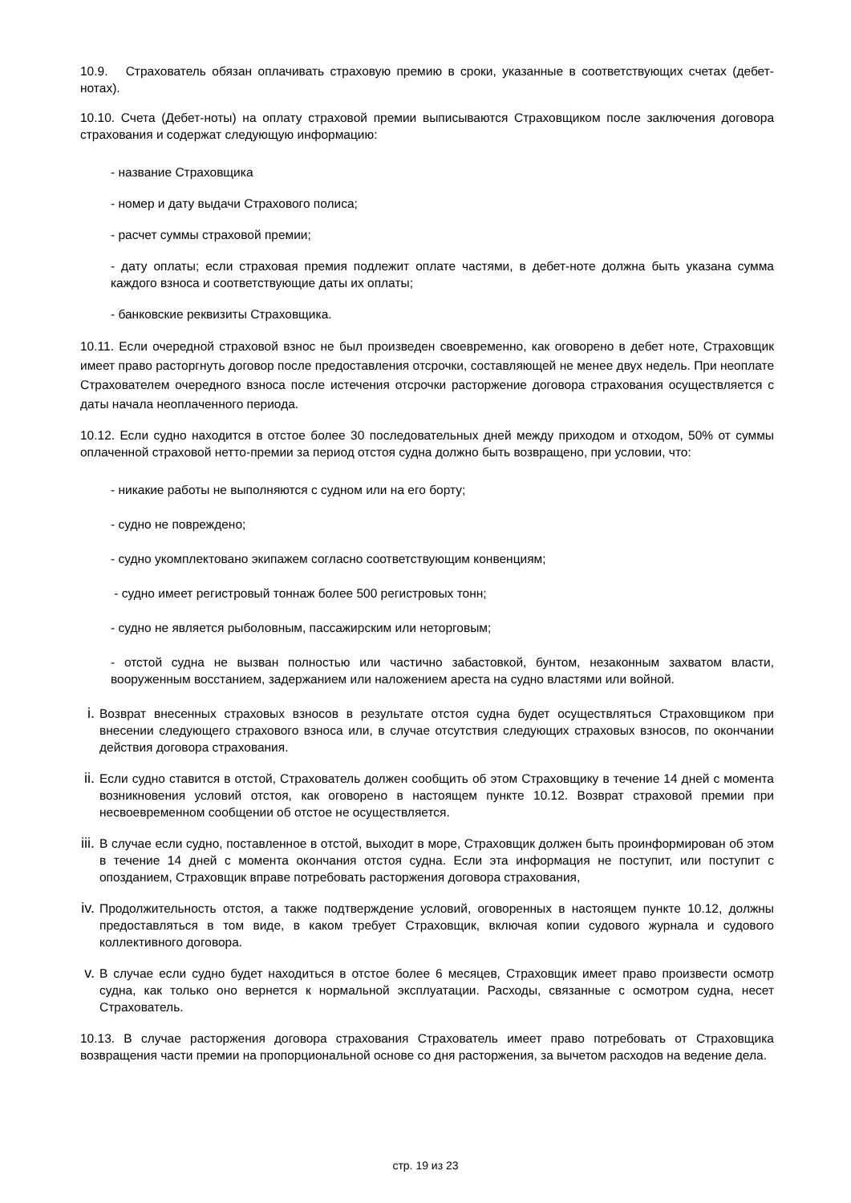10.9. Страхователь обязан оплачивать страховую премию в сроки, указанные в соответствующих счетах (дебет-нотах).
10.10. Счета (Дебет-ноты) на оплату страховой премии выписываются Страховщиком после заключения договора страхования и содержат следующую информацию:
- название Страховщика
- номер и дату выдачи Страхового полиса;
- расчет суммы страховой премии;
- дату оплаты; если страховая премия подлежит оплате частями, в дебет-ноте должна быть указана сумма каждого взноса и соответствующие даты их оплаты;
- банковские реквизиты Страховщика.
10.11. Если очередной страховой взнос не был произведен своевременно, как оговорено в дебет ноте, Страховщик имеет право расторгнуть договор после предоставления отсрочки, составляющей не менее двух недель. При неоплате Страхователем очередного взноса после истечения отсрочки расторжение договора страхования осуществляется с даты начала неоплаченного периода.
10.12. Если судно находится в отстое более 30 последовательных дней между приходом и отходом, 50% от суммы оплаченной страховой нетто-премии за период отстоя судна должно быть возвращено, при условии, что:
- никакие работы не выполняются с судном или на его борту;
- судно не повреждено;
- судно укомплектовано экипажем согласно соответствующим конвенциям;
- судно имеет регистровый тоннаж более 500 регистровых тонн;
- судно не является рыболовным, пассажирским или неторговым;
- отстой судна не вызван полностью или частично забастовкой, бунтом, незаконным захватом власти, вооруженным восстанием, задержанием или наложением ареста на судно властями или войной.
i. Возврат внесенных страховых взносов в результате отстоя судна будет осуществляться Страховщиком при внесении следующего страхового взноса или, в случае отсутствия следующих страховых взносов, по окончании действия договора страхования.
ii. Если судно ставится в отстой, Страхователь должен сообщить об этом Страховщику в течение 14 дней с момента возникновения условий отстоя, как оговорено в настоящем пункте 10.12. Возврат страховой премии при несвоевременном сообщении об отстое не осуществляется.
iii. В случае если судно, поставленное в отстой, выходит в море, Страховщик должен быть проинформирован об этом в течение 14 дней с момента окончания отстоя судна. Если эта информация не поступит, или поступит с опозданием, Страховщик вправе потребовать расторжения договора страхования,
iv. Продолжительность отстоя, а также подтверждение условий, оговоренных в настоящем пункте 10.12, должны предоставляться в том виде, в каком требует Страховщик, включая копии судового журнала и судового коллективного договора.
v. В случае если судно будет находиться в отстое более 6 месяцев, Страховщик имеет право произвести осмотр судна, как только оно вернется к нормальной эксплуатации. Расходы, связанные с осмотром судна, несет Страхователь.
10.13. В случае расторжения договора страхования Страхователь имеет право потребовать от Страховщика возвращения части премии на пропорциональной основе со дня расторжения, за вычетом расходов на ведение дела.
стр. 19 из 23